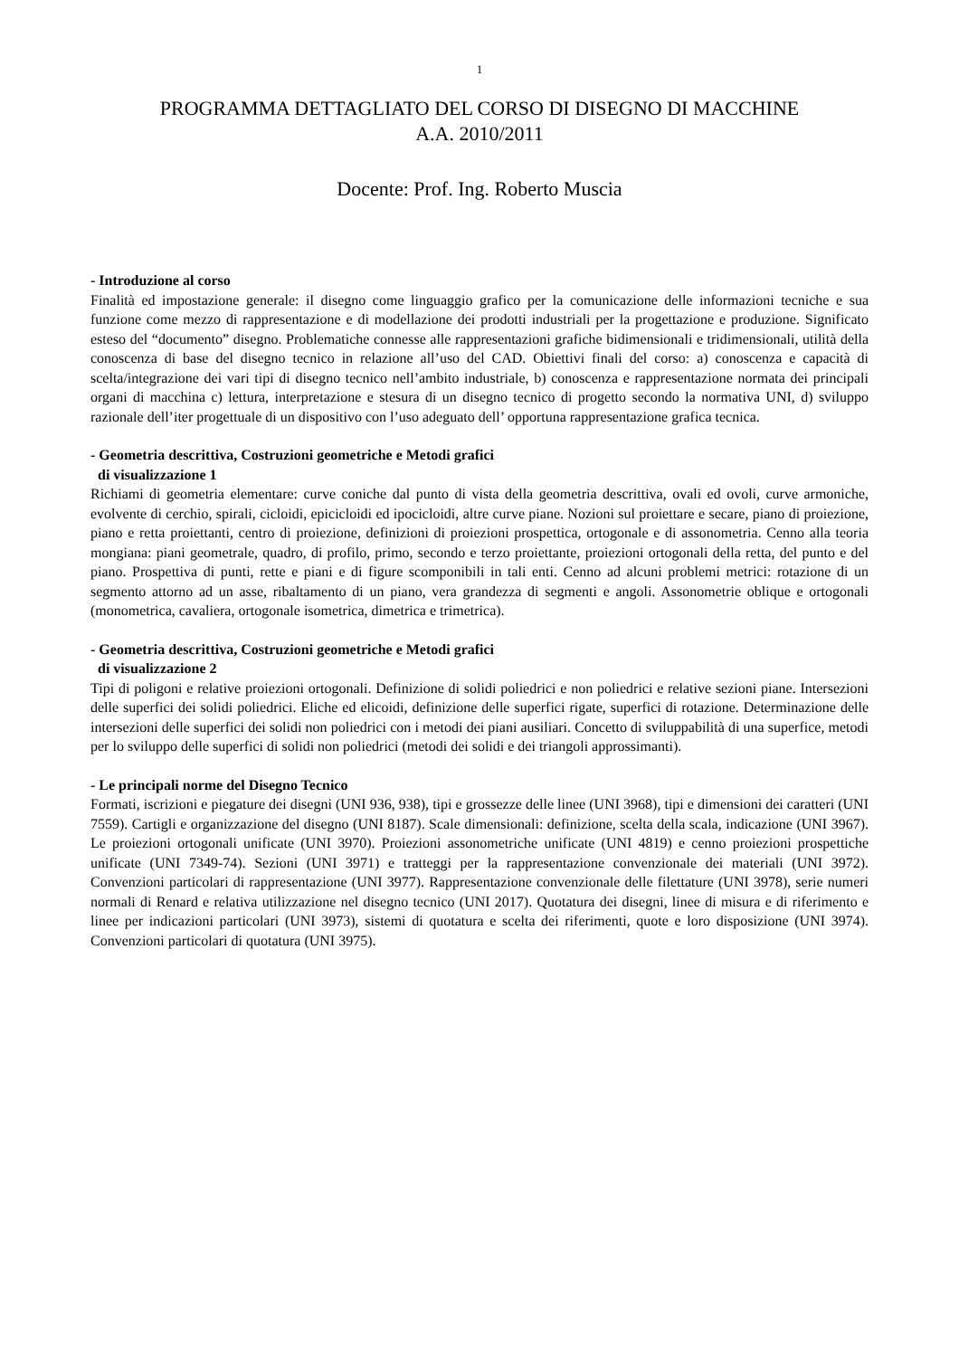1
PROGRAMMA DETTAGLIATO DEL CORSO DI DISEGNO DI MACCHINE
A.A. 2010/2011
Docente: Prof. Ing. Roberto Muscia
- Introduzione al corso
Finalità ed impostazione generale: il disegno come linguaggio grafico per la comunicazione delle informazioni tecniche e sua funzione come mezzo di rappresentazione e di modellazione dei prodotti industriali per la progettazione e produzione. Significato esteso del “documento” disegno. Problematiche connesse alle rappresentazioni grafiche bidimensionali e tridimensionali, utilità della conoscenza di base del disegno tecnico in relazione all’uso del CAD. Obiettivi finali del corso: a) conoscenza e capacità di scelta/integrazione dei vari tipi di disegno tecnico nell’ambito industriale, b) conoscenza e rappresentazione normata dei principali organi di macchina c) lettura, interpretazione e stesura di un disegno tecnico di progetto secondo la normativa UNI, d) sviluppo razionale dell’iter progettuale di un dispositivo con l’uso adeguato dell’ opportuna rappresentazione grafica tecnica.
- Geometria descrittiva, Costruzioni geometriche e Metodi grafici
di visualizzazione 1
Richiami di geometria elementare: curve coniche dal punto di vista della geometria descrittiva, ovali ed ovoli, curve armoniche, evolvente di cerchio, spirali, cicloidi, epicicloidi ed ipocicloidi, altre curve piane. Nozioni sul proiettare e secare, piano di proiezione, piano e retta proiettanti, centro di proiezione, definizioni di proiezioni prospettica, ortogonale e di assonometria. Cenno alla teoria mongiana: piani geometrale, quadro, di profilo, primo, secondo e terzo proiettante, proiezioni ortogonali della retta, del punto e del piano. Prospettiva di punti, rette e piani e di figure scomponibili in tali enti. Cenno ad alcuni problemi metrici: rotazione di un segmento attorno ad un asse, ribaltamento di un piano, vera grandezza di segmenti e angoli. Assonometrie oblique e ortogonali (monometrica, cavaliera, ortogonale isometrica, dimetrica e trimetrica).
- Geometria descrittiva, Costruzioni geometriche e Metodi grafici
di visualizzazione 2
Tipi di poligoni e relative proiezioni ortogonali. Definizione di solidi poliedrici e non poliedrici e relative sezioni piane. Intersezioni delle superfici dei solidi poliedrici. Eliche ed elicoidi, definizione delle superfici rigate, superfici di rotazione. Determinazione delle intersezioni delle superfici dei solidi non poliedrici con i metodi dei piani ausiliari. Concetto di sviluppabilità di una superfice, metodi per lo sviluppo delle superfici di solidi non poliedrici (metodi dei solidi e dei triangoli approssimanti).
- Le principali norme del Disegno Tecnico
Formati, iscrizioni e piegature dei disegni (UNI 936, 938), tipi e grossezze delle linee (UNI 3968), tipi e dimensioni dei caratteri (UNI 7559). Cartigli e organizzazione del disegno (UNI 8187). Scale dimensionali: definizione, scelta della scala, indicazione (UNI 3967). Le proiezioni ortogonali unificate (UNI 3970). Proiezioni assonometriche unificate (UNI 4819) e cenno proiezioni prospettiche unificate (UNI 7349-74). Sezioni (UNI 3971) e tratteggi per la rappresentazione convenzionale dei materiali (UNI 3972). Convenzioni particolari di rappresentazione (UNI 3977). Rappresentazione convenzionale delle filettature (UNI 3978), serie numeri normali di Renard e relativa utilizzazione nel disegno tecnico (UNI 2017). Quotatura dei disegni, linee di misura e di riferimento e linee per indicazioni particolari (UNI 3973), sistemi di quotatura e scelta dei riferimenti, quote e loro disposizione (UNI 3974). Convenzioni particolari di quotatura (UNI 3975).